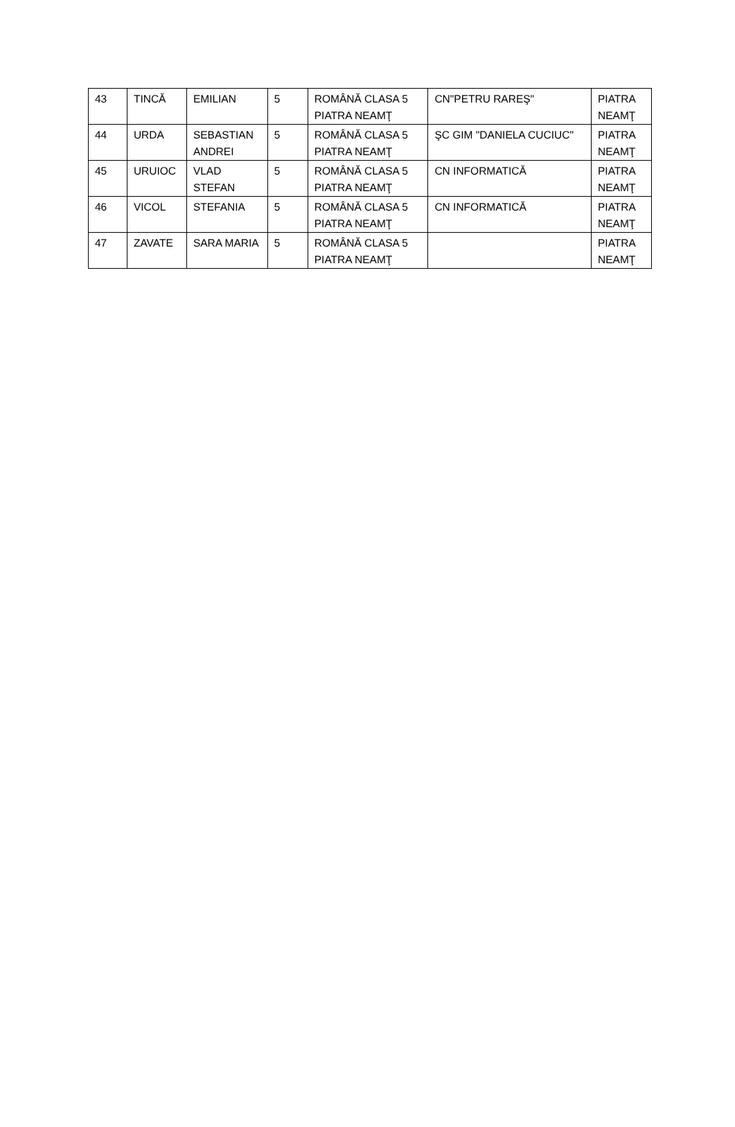| 43 | TINCĂ | EMILIAN | 5 | ROMÂNĂ CLASA 5 PIATRA NEAMŢ | CN"PETRU RAREŞ" | PIATRA NEAMŢ |
| 44 | URDA | SEBASTIAN ANDREI | 5 | ROMÂNĂ CLASA 5 PIATRA NEAMŢ | ŞC GIM "DANIELA CUCIUC" | PIATRA NEAMŢ |
| 45 | URUIOC | VLAD STEFAN | 5 | ROMÂNĂ CLASA 5 PIATRA NEAMŢ | CN INFORMATICĂ | PIATRA NEAMŢ |
| 46 | VICOL | STEFANIA | 5 | ROMÂNĂ CLASA 5 PIATRA NEAMŢ | CN INFORMATICĂ | PIATRA NEAMŢ |
| 47 | ZAVATE | SARA MARIA | 5 | ROMÂNĂ CLASA 5 PIATRA NEAMŢ | | PIATRA NEAMŢ |